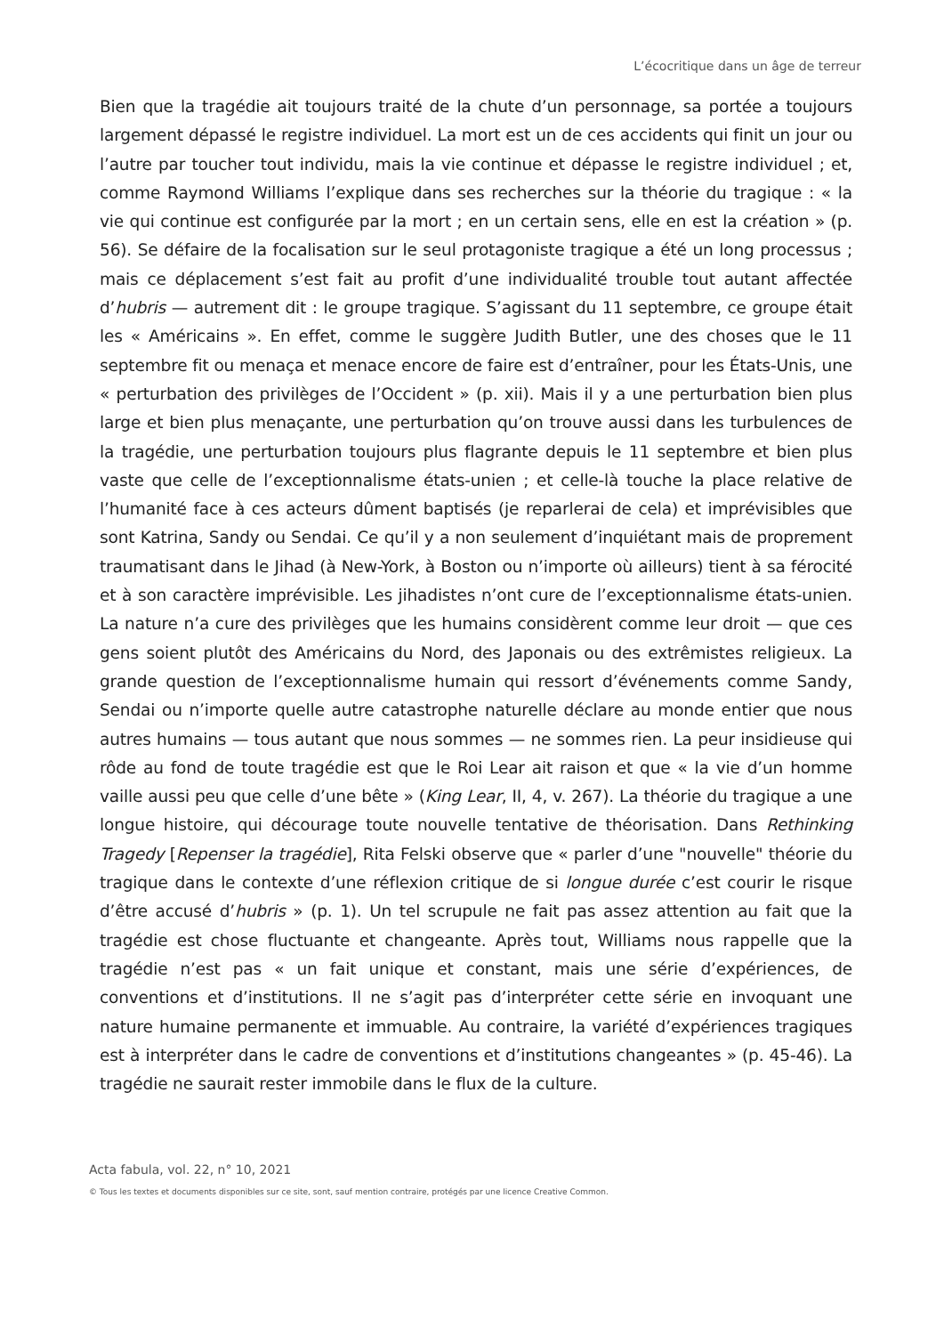L’écocritique dans un âge de terreur
Bien que la tragédie ait toujours traité de la chute d’un personnage, sa portée a toujours largement dépassé le registre individuel. La mort est un de ces accidents qui finit un jour ou l’autre par toucher tout individu, mais la vie continue et dépasse le registre individuel ; et, comme Raymond Williams l’explique dans ses recherches sur la théorie du tragique : « la vie qui continue est configurée par la mort ; en un certain sens, elle en est la création » (p. 56). Se défaire de la focalisation sur le seul protagoniste tragique a été un long processus ; mais ce déplacement s’est fait au profit d’une individualité trouble tout autant affectée d’hubris — autrement dit : le groupe tragique. S’agissant du 11 septembre, ce groupe était les « Américains ». En effet, comme le suggère Judith Butler, une des choses que le 11 septembre fit ou menaça et menace encore de faire est d’entraîner, pour les États-Unis, une « perturbation des privilèges de l’Occident » (p. xii). Mais il y a une perturbation bien plus large et bien plus menaçante, une perturbation qu’on trouve aussi dans les turbulences de la tragédie, une perturbation toujours plus flagrante depuis le 11 septembre et bien plus vaste que celle de l’exceptionnalisme états-unien ; et celle-là touche la place relative de l’humanité face à ces acteurs dûment baptisés (je reparlerai de cela) et imprévisibles que sont Katrina, Sandy ou Sendai. Ce qu’il y a non seulement d’inquiétant mais de proprement traumatisant dans le Jihad (à New-York, à Boston ou n’importe où ailleurs) tient à sa férocité et à son caractère imprévisible. Les jihadistes n’ont cure de l’exceptionnalisme états-unien. La nature n’a cure des privilèges que les humains considèrent comme leur droit — que ces gens soient plutôt des Américains du Nord, des Japonais ou des extrêmistes religieux. La grande question de l’exceptionnalisme humain qui ressort d’événements comme Sandy, Sendai ou n’importe quelle autre catastrophe naturelle déclare au monde entier que nous autres humains — tous autant que nous sommes — ne sommes rien. La peur insidieuse qui rôde au fond de toute tragédie est que le Roi Lear ait raison et que « la vie d’un homme vaille aussi peu que celle d’une bête » (King Lear, II, 4, v. 267). La théorie du tragique a une longue histoire, qui décourage toute nouvelle tentative de théorisation. Dans Rethinking Tragedy [Repenser la tragédie], Rita Felski observe que « parler d’une "nouvelle" théorie du tragique dans le contexte d’une réflexion critique de si longue durée c’est courir le risque d’être accusé d’hubris » (p. 1). Un tel scrupule ne fait pas assez attention au fait que la tragédie est chose fluctuante et changeante. Après tout, Williams nous rappelle que la tragédie n’est pas « un fait unique et constant, mais une série d’expériences, de conventions et d’institutions. Il ne s’agit pas d’interpréter cette série en invoquant une nature humaine permanente et immuable. Au contraire, la variété d’expériences tragiques est à interpréter dans le cadre de conventions et d’institutions changeantes » (p. 45-46). La tragédie ne saurait rester immobile dans le flux de la culture.
Acta fabula, vol. 22, n° 10, 2021
© Tous les textes et documents disponibles sur ce site, sont, sauf mention contraire, protégés par une licence Creative Common.